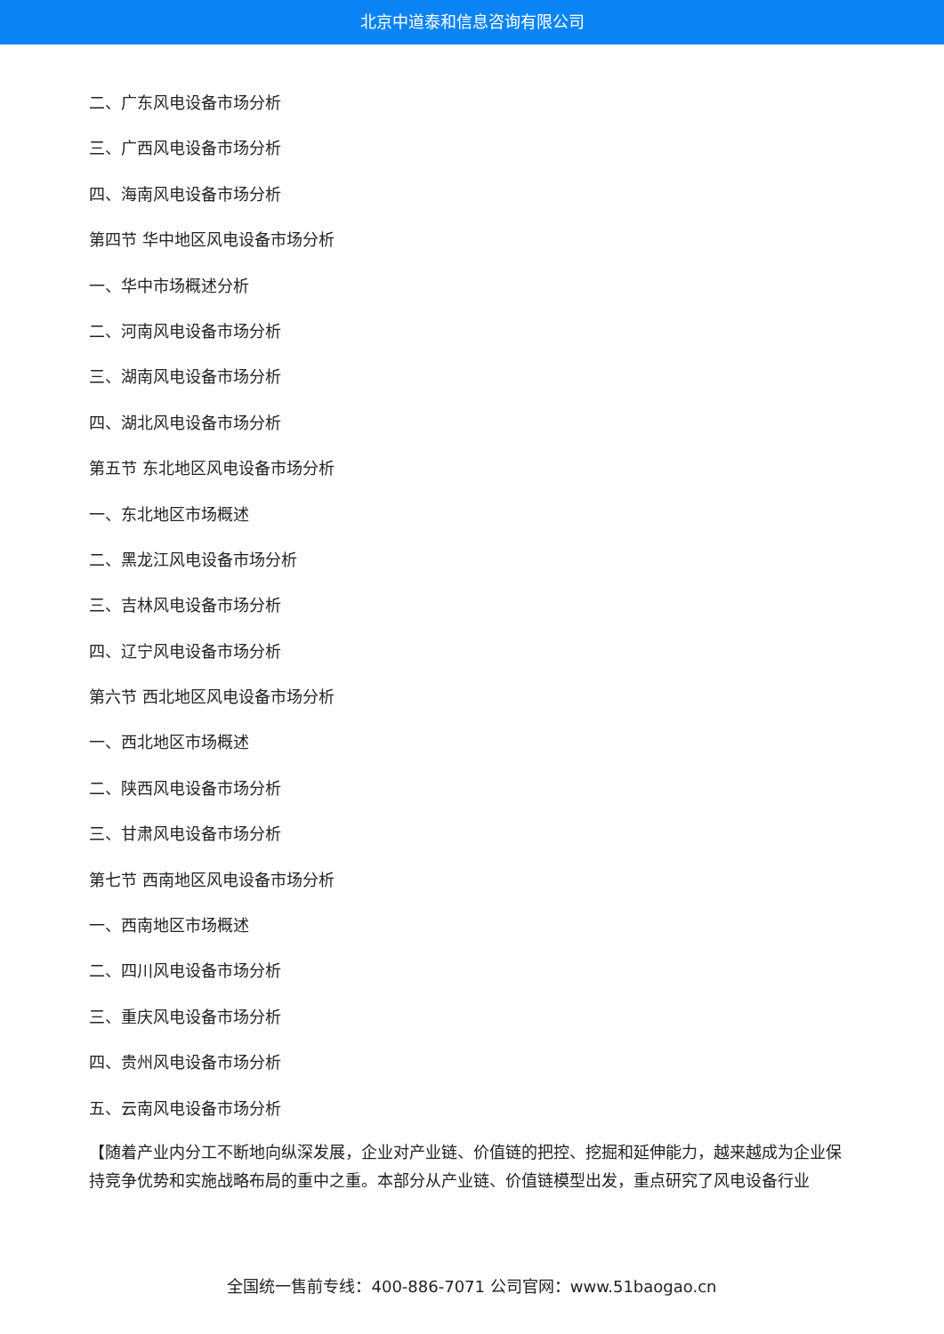北京中道泰和信息咨询有限公司
二、广东风电设备市场分析
三、广西风电设备市场分析
四、海南风电设备市场分析
第四节 华中地区风电设备市场分析
一、华中市场概述分析
二、河南风电设备市场分析
三、湖南风电设备市场分析
四、湖北风电设备市场分析
第五节 东北地区风电设备市场分析
一、东北地区市场概述
二、黑龙江风电设备市场分析
三、吉林风电设备市场分析
四、辽宁风电设备市场分析
第六节 西北地区风电设备市场分析
一、西北地区市场概述
二、陕西风电设备市场分析
三、甘肃风电设备市场分析
第七节 西南地区风电设备市场分析
一、西南地区市场概述
二、四川风电设备市场分析
三、重庆风电设备市场分析
四、贵州风电设备市场分析
五、云南风电设备市场分析
【随着产业内分工不断地向纵深发展，企业对产业链、价值链的把控、挖掘和延伸能力，越来越成为企业保持竞争优势和实施战略布局的重中之重。本部分从产业链、价值链模型出发，重点研究了风电设备行业
全国统一售前专线：400-886-7071 公司官网：www.51baogao.cn